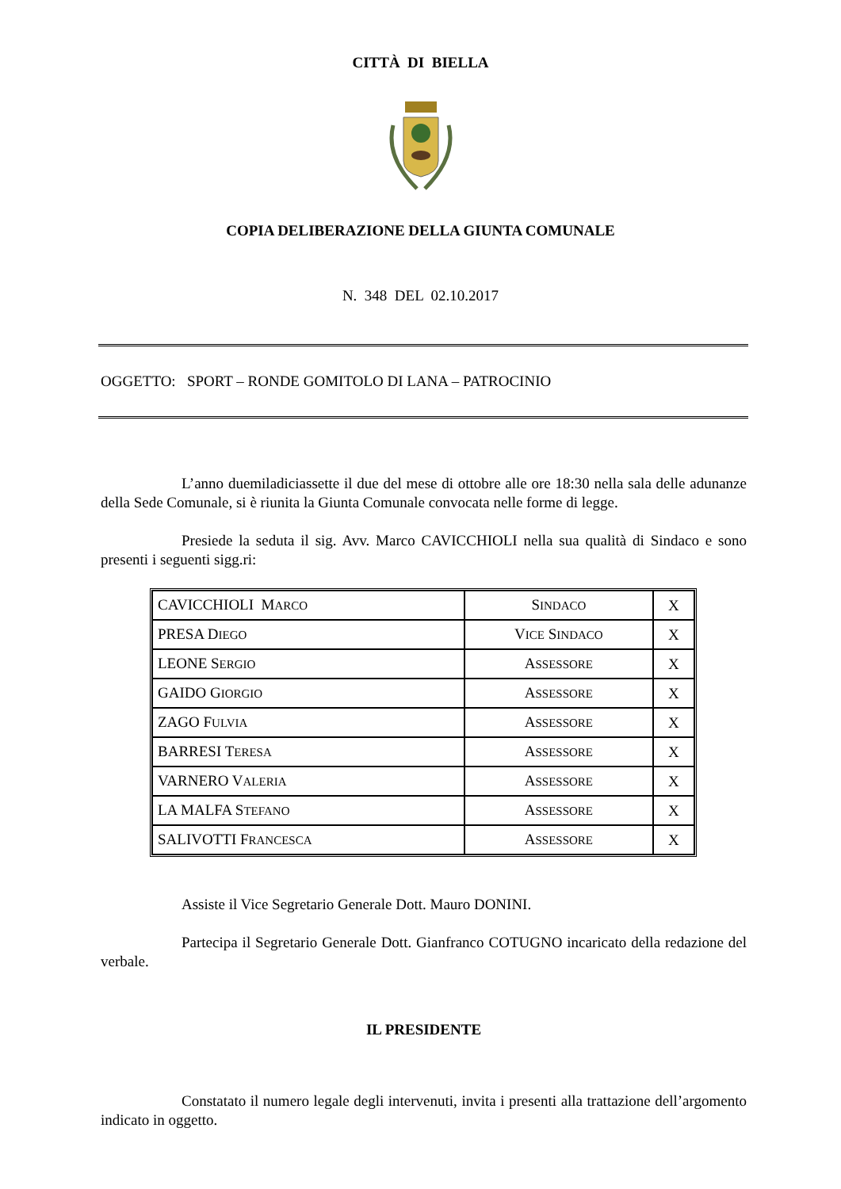CITTÀ DI BIELLA
COPIA DELIBERAZIONE DELLA GIUNTA COMUNALE
N. 348 DEL 02.10.2017
OGGETTO: SPORT – RONDE GOMITOLO DI LANA – PATROCINIO
L’anno duemiladiciassette il due del mese di ottobre alle ore 18:30 nella sala delle adunanze della Sede Comunale, si è riunita la Giunta Comunale convocata nelle forme di legge.
Presiede la seduta il sig. Avv. Marco CAVICCHIOLI nella sua qualità di Sindaco e sono presenti i seguenti sigg.ri:
| CAVICCHIOLI M ARCO | S INDACO | X |
| PRESA D IEGO | V ICE S INDACO | X |
| LEONE S ERGIO | A SSESSORE | X |
| GAIDO G IORGIO | A SSESSORE | X |
| ZAGO F ULVIA | A SSESSORE | X |
| BARRESI T ERESA | A SSESSORE | X |
| VARNERO V ALERIA | A SSESSORE | X |
| LA MALFA S TEFANO | A SSESSORE | X |
| SALIVOTTI F RANCESCA | A SSESSORE | X |
Assiste il Vice Segretario Generale Dott. Mauro DONINI.
Partecipa il Segretario Generale Dott. Gianfranco COTUGNO incaricato della redazione del verbale.
IL PRESIDENTE
Constatato il numero legale degli intervenuti, invita i presenti alla trattazione dell’argomento indicato in oggetto.